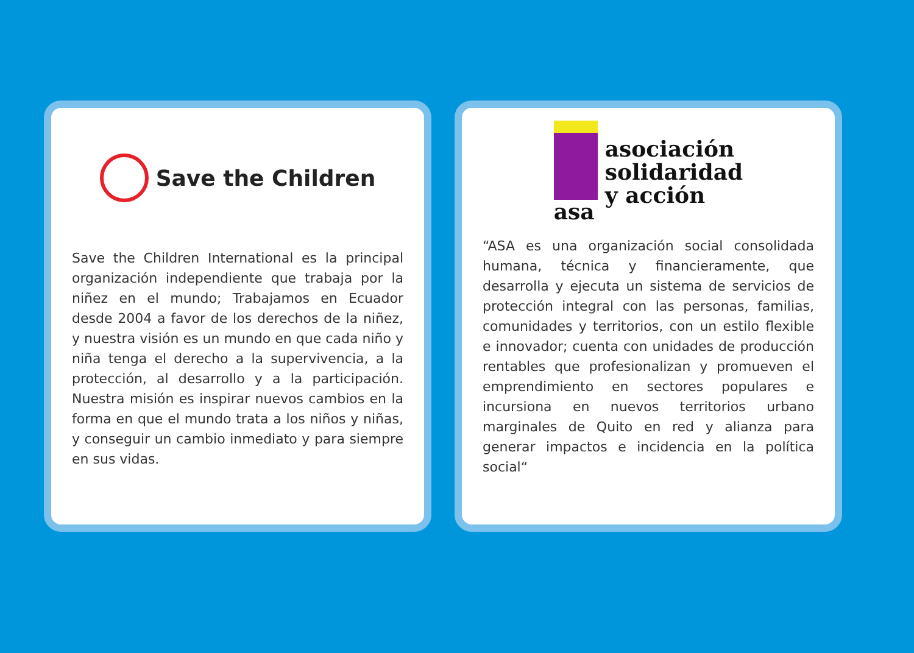Save the Children
Save the Children International es la principal organización independiente que trabaja por la niñez en el mundo; Trabajamos en Ecuador desde 2004 a favor de los derechos de la niñez, y nuestra visión es un mundo en que cada niño y niña tenga el derecho a la supervivencia, a la protección, al desarrollo y a la participación. Nuestra misión es inspirar nuevos cambios en la forma en que el mundo trata a los niños y niñas, y conseguir un cambio inmediato y para siempre en sus vidas.
asa
asociación
solidaridad
y acción
“ASA es una organización social consolidada humana, técnica y financieramente, que desarrolla y ejecuta un sistema de servicios de protección integral con las personas, familias, comunidades y territorios, con un estilo flexible e innovador; cuenta con unidades de producción rentables que profesionalizan y promueven el emprendimiento en sectores populares e incursiona en nuevos territorios urbano marginales de Quito en red y alianza para generar impactos e incidencia en la política social“